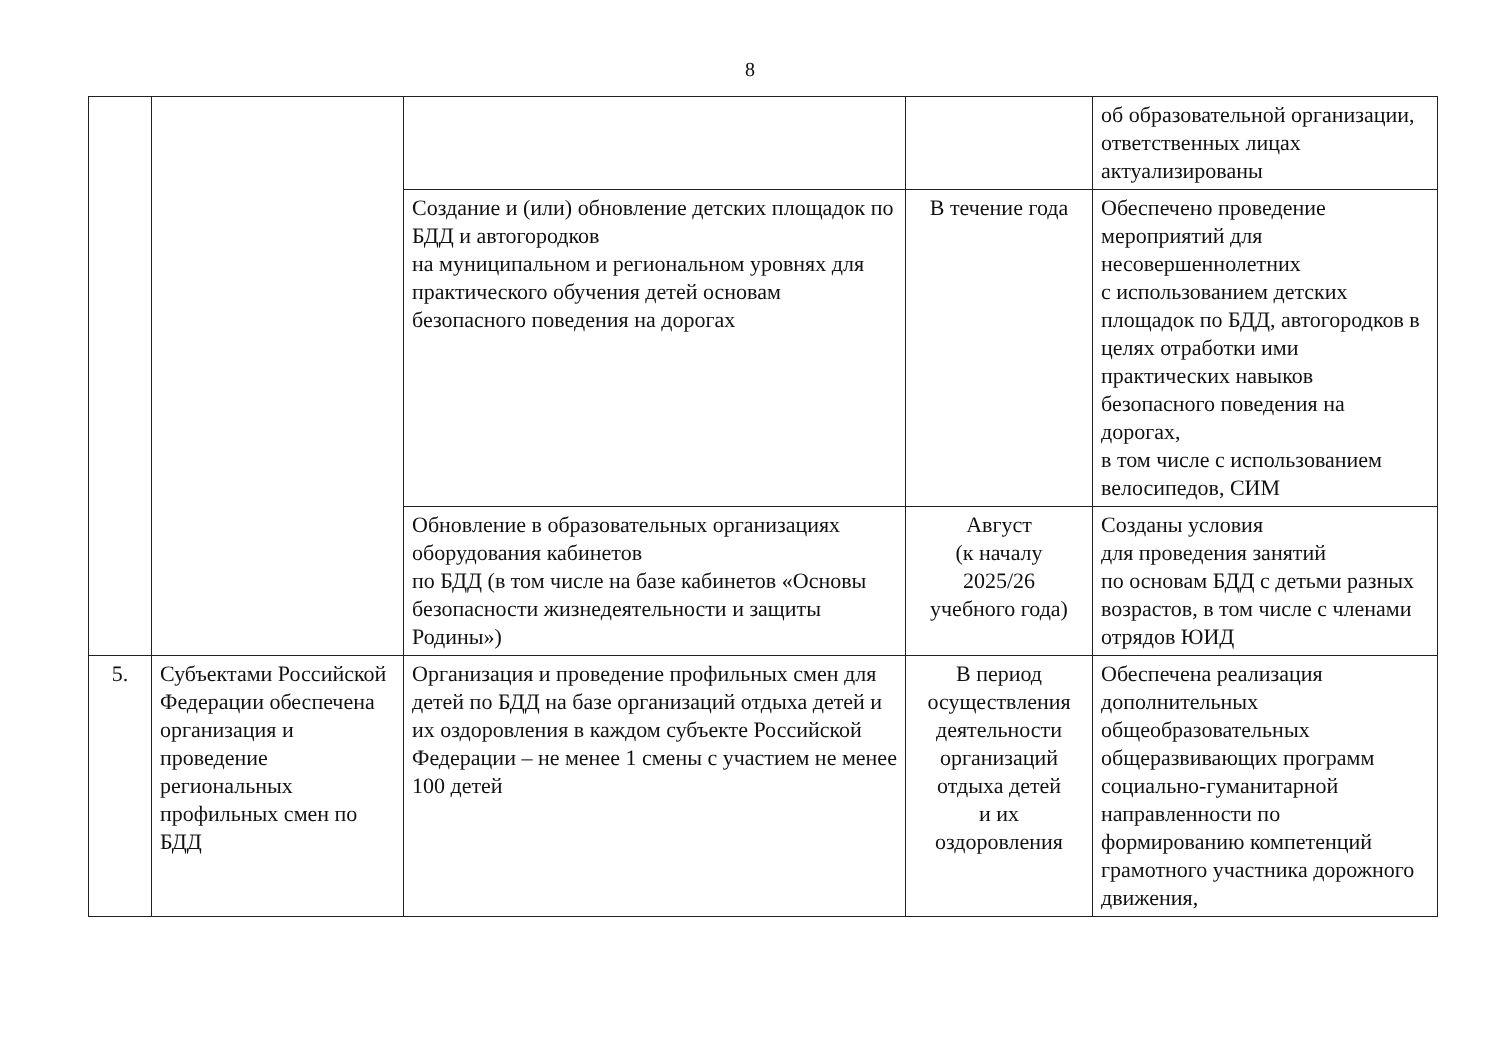8
| | | | | об образовательной организации, ответственных лицах актуализированы |
| | | Создание и (или) обновление детских площадок по БДД и автогородков на муниципальном и региональном уровнях для практического обучения детей основам безопасного поведения на дорогах | В течение года | Обеспечено проведение мероприятий для несовершеннолетних с использованием детских площадок по БДД, автогородков в целях отработки ими практических навыков безопасного поведения на дорогах, в том числе с использованием велосипедов, СИМ |
| | | Обновление в образовательных организациях оборудования кабинетов по БДД (в том числе на базе кабинетов «Основы безопасности жизнедеятельности и защиты Родины») | Август (к началу 2025/26 учебного года) | Созданы условия для проведения занятий по основам БДД с детьми разных возрастов, в том числе с членами отрядов ЮИД |
| 5. | Субъектами Российской Федерации обеспечена организация и проведение региональных профильных смен по БДД | Организация и проведение профильных смен для детей по БДД на базе организаций отдыха детей и их оздоровления в каждом субъекте Российской Федерации – не менее 1 смены с участием не менее 100 детей | В период осуществления деятельности организаций отдыха детей и их оздоровления | Обеспечена реализация дополнительных общеобразовательных общеразвивающих программ социально-гуманитарной направленности по формированию компетенций грамотного участника дорожного движения, |